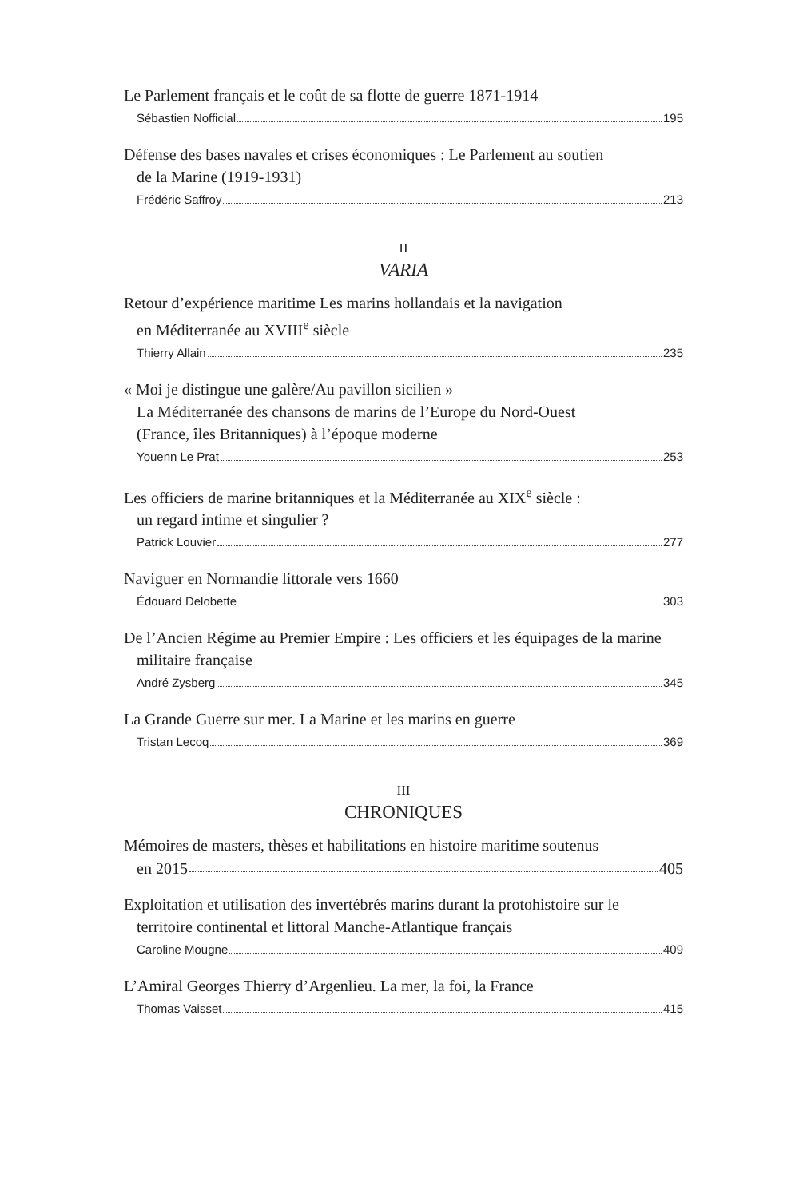Le Parlement français et le coût de sa flotte de guerre 1871-1914
Sébastien Nofficial 195
Défense des bases navales et crises économiques : Le Parlement au soutien
de la Marine (1919-1931)
Frédéric Saffroy 213
II
VARIA
Retour d’expérience maritime Les marins hollandais et la navigation
en Méditerranée au XVIII<sup>e</sup> siècle
Thierry Allain 235
« Moi je distingue une galère/Au pavillon sicilien »
La Méditerranée des chansons de marins de l’Europe du Nord-Ouest
(France, îles Britanniques) à l’époque moderne
Youenn Le Prat 253
Les officiers de marine britanniques et la Méditerranée au XIX<sup>e</sup> siècle :
un regard intime et singulier ?
Patrick Louvier 277
Naviguer en Normandie littorale vers 1660
Édouard Delobette 303
De l’Ancien Régime au Premier Empire : Les officiers et les équipages de la marine
militaire française
André Zysberg 345
La Grande Guerre sur mer. La Marine et les marins en guerre
Tristan Lecoq 369
III
CHRONIQUES
Mémoires de masters, thèses et habilitations en histoire maritime soutenus
en 2015 405
Exploitation et utilisation des invertébrés marins durant la protohistoire sur le
territoire continental et littoral Manche-Atlantique français
Caroline Mougne 409
L’Amiral Georges Thierry d’Argenlieu. La mer, la foi, la France
Thomas Vaisset 415